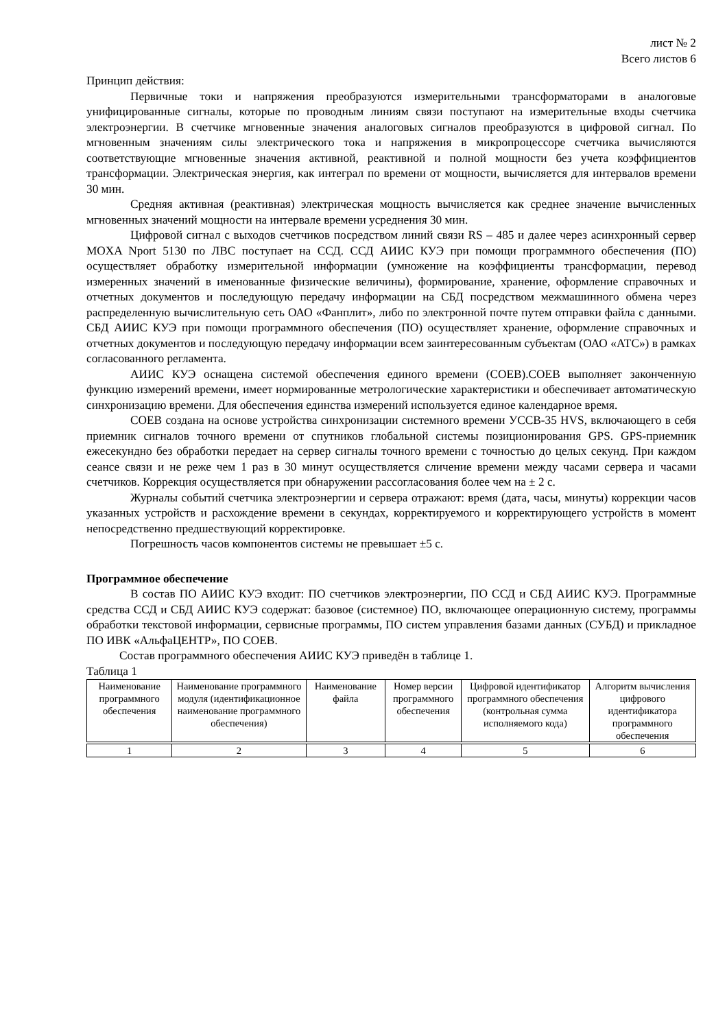лист № 2
Всего листов 6
Принцип действия:
Первичные токи и напряжения преобразуются измерительными трансформаторами в аналоговые унифицированные сигналы, которые по проводным линиям связи поступают на измерительные входы счетчика электроэнергии. В счетчике мгновенные значения аналоговых сигналов преобразуются в цифровой сигнал. По мгновенным значениям силы электрического тока и напряжения в микропроцессоре счетчика вычисляются соответствующие мгновенные значения активной, реактивной и полной мощности без учета коэффициентов трансформации. Электрическая энергия, как интеграл по времени от мощности, вычисляется для интервалов времени 30 мин.
Средняя активная (реактивная) электрическая мощность вычисляется как среднее значение вычисленных мгновенных значений мощности на интервале времени усреднения 30 мин.
Цифровой сигнал с выходов счетчиков посредством линий связи RS – 485 и далее через асинхронный сервер MOXA Nport 5130 по ЛВС поступает на ССД. ССД АИИС КУЭ при помощи программного обеспечения (ПО) осуществляет обработку измерительной информации (умножение на коэффициенты трансформации, перевод измеренных значений в именованные физические величины), формирование, хранение, оформление справочных и отчетных документов и последующую передачу информации на СБД посредством межмашинного обмена через распределенную вычислительную сеть ОАО «Фанплит», либо по электронной почте путем отправки файла с данными. СБД АИИС КУЭ при помощи программного обеспечения (ПО) осуществляет хранение, оформление справочных и отчетных документов и последующую передачу информации всем заинтересованным субъектам (ОАО «АТС») в рамках согласованного регламента.
АИИС КУЭ оснащена системой обеспечения единого времени (СОЕВ).СОЕВ выполняет законченную функцию измерений времени, имеет нормированные метрологические характеристики и обеспечивает автоматическую синхронизацию времени. Для обеспечения единства измерений используется единое календарное время.
СОЕВ создана на основе устройства синхронизации системного времени УССВ-35 HVS, включающего в себя приемник сигналов точного времени от спутников глобальной системы позиционирования GPS. GPS-приемник ежесекундно без обработки передает на сервер сигналы точного времени с точностью до целых секунд. При каждом сеансе связи и не реже чем 1 раз в 30 минут осуществляется сличение времени между часами сервера и часами счетчиков. Коррекция осуществляется при обнаружении рассогласования более чем на ± 2 с.
Журналы событий счетчика электроэнергии и сервера отражают: время (дата, часы, минуты) коррекции часов указанных устройств и расхождение времени в секундах, корректируемого и корректирующего устройств в момент непосредственно предшествующий корректировке.
Погрешность часов компонентов системы не превышает ±5 с.
Программное обеспечение
В состав ПО АИИС КУЭ входит: ПО счетчиков электроэнергии, ПО ССД и СБД АИИС КУЭ. Программные средства ССД и СБД АИИС КУЭ содержат: базовое (системное) ПО, включающее операционную систему, программы обработки текстовой информации, сервисные программы, ПО систем управления базами данных (СУБД) и прикладное ПО ИВК «АльфаЦЕНТР», ПО СОЕВ.
Состав программного обеспечения АИИС КУЭ приведён в таблице 1.
Таблица 1
| Наименование программного обеспечения | Наименование программного модуля (идентификационное наименование программного обеспечения) | Наименование файла | Номер версии программного обеспечения | Цифровой идентификатор программного обеспечения (контрольная сумма исполняемого кода) | Алгоритм вычисления цифрового идентификатора программного обеспечения |
| 1 | 2 | 3 | 4 | 5 | 6 |